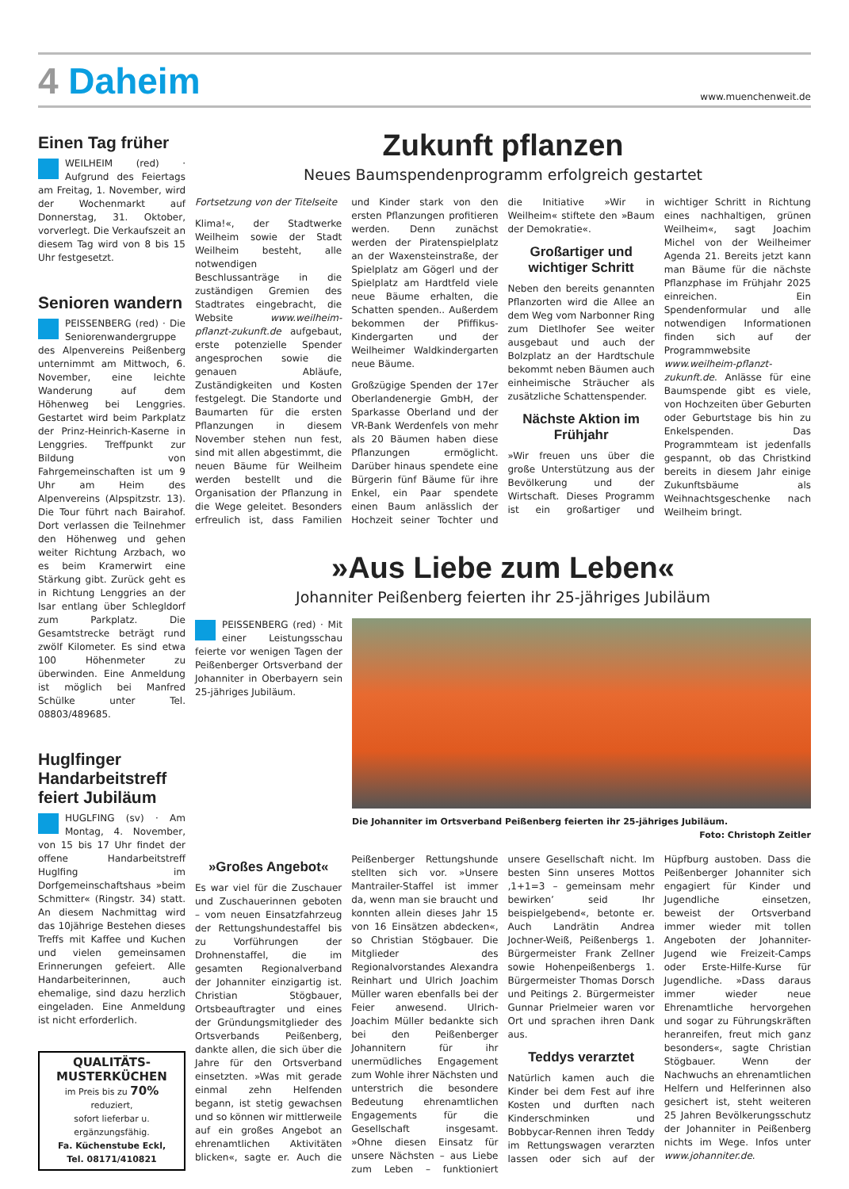4 Daheim
www.muenchenweit.de
Einen Tag früher
WEILHEIM (red) · Aufgrund des Feiertags am Freitag, 1. November, wird der Wochenmarkt auf Donnerstag, 31. Oktober, vorverlegt. Die Verkaufszeit an diesem Tag wird von 8 bis 15 Uhr festgesetzt.
Senioren wandern
PEISSENBERG (red) · Die Seniorenwandergruppe des Alpenvereins Peißenberg unternimmt am Mittwoch, 6. November, eine leichte Wanderung auf dem Höhenweg bei Lenggries. Gestartet wird beim Parkplatz der Prinz-Heinrich-Kaserne in Lenggries. Treffpunkt zur Bildung von Fahrgemeinschaften ist um 9 Uhr am Heim des Alpenvereins (Alpspitzstr. 13). Die Tour führt nach Bairahof. Dort verlassen die Teilnehmer den Höhenweg und gehen weiter Richtung Arzbach, wo es beim Kramerwirt eine Stärkung gibt. Zurück geht es in Richtung Lenggries an der Isar entlang über Schlegldorf zum Parkplatz. Die Gesamtstrecke beträgt rund zwölf Kilometer. Es sind etwa 100 Höhenmeter zu überwinden. Eine Anmeldung ist möglich bei Manfred Schülke unter Tel. 08803/489685.
Huglfinger Handarbeitstreff feiert Jubiläum
HUGLFING (sv) · Am Montag, 4. November, von 15 bis 17 Uhr findet der offene Handarbeitstreff Huglfing im Dorfgemeinschaftshaus »beim Schmitter« (Ringstr. 34) statt. An diesem Nachmittag wird das 10jährige Bestehen dieses Treffs mit Kaffee und Kuchen und vielen gemeinsamen Erinnerungen gefeiert. Alle Handarbeiterinnen, auch ehemalige, sind dazu herzlich eingeladen. Eine Anmeldung ist nicht erforderlich.
QUALITÄTS-MUSTERKÜCHEN
im Preis bis zu 70% reduziert,
sofort lieferbar u. ergänzungsfähig.
Fa. Küchenstube Eckl,
Tel. 08171/410821
Zukunft pflanzen
Neues Baumspendenprogramm erfolgreich gestartet
Fortsetzung von der Titelseite
Klima!«, der Stadtwerke Weilheim sowie der Stadt Weilheim besteht, alle notwendigen Beschlussanträge in die zuständigen Gremien des Stadtrates eingebracht, die Website www.weilheim-pflanzt-zukunft.de aufgebaut, erste potenzielle Spender angesprochen sowie die genauen Abläufe, Zuständigkeiten und Kosten festgelegt. Die Standorte und Baumarten für die ersten Pflanzungen in diesem November stehen nun fest, sind mit allen abgestimmt, die neuen Bäume für Weilheim werden bestellt und die Organisation der Pflanzung in die Wege geleitet. Besonders erfreulich ist, dass Familien und Kinder stark von den ersten Pflanzungen profitieren werden. Denn zunächst werden der Piratenspielplatz an der Waxensteinstraße, der Spielplatz am Gögerl und der Spielplatz am Hardtfeld viele neue Bäume erhalten, die Schatten spenden.. Außerdem bekommen der Pfiffikus-Kindergarten und der Weilheimer Waldkindergarten neue Bäume.
Großzügige Spenden der 17er Oberlandenergie GmbH, der Sparkasse Oberland und der VR-Bank Werdenfels von mehr als 20 Bäumen haben diese Pflanzungen ermöglicht. Darüber hinaus spendete eine Bürgerin fünf Bäume für ihre Enkel, ein Paar spendete einen Baum anlässlich der Hochzeit seiner Tochter und die Initiative »Wir in Weilheim« stiftete den »Baum der Demokratie«.
Großartiger und wichtiger Schritt
Neben den bereits genannten Pflanzorten wird die Allee an dem Weg vom Narbonner Ring zum Dietlhofer See weiter ausgebaut und auch der Bolzplatz an der Hardtschule bekommt neben Bäumen auch einheimische Sträucher als zusätzliche Schattenspender.
Nächste Aktion im Frühjahr
»Wir freuen uns über die große Unterstützung aus der Bevölkerung und der Wirtschaft. Dieses Programm ist ein großartiger und wichtiger Schritt in Richtung eines nachhaltigen, grünen Weilheim«, sagt Joachim Michel von der Weilheimer Agenda 21. Bereits jetzt kann man Bäume für die nächste Pflanzphase im Frühjahr 2025 einreichen. Ein Spendenformular und alle notwendigen Informationen finden sich auf der Programmwebsite www.weilheim-pflanzt-zukunft.de. Anlässe für eine Baumspende gibt es viele, von Hochzeiten über Geburten oder Geburtstage bis hin zu Enkelspenden. Das Programmteam ist jedenfalls gespannt, ob das Christkind bereits in diesem Jahr einige Zukunftsbäume als Weihnachtsgeschenke nach Weilheim bringt.
»Aus Liebe zum Leben«
Johanniter Peißenberg feierten ihr 25-jähriges Jubiläum
PEISSENBERG (red) · Mit einer Leistungsschau feierte vor wenigen Tagen der Peißenberger Ortsverband der Johanniter in Oberbayern sein 25-jähriges Jubiläum.
Die Johanniter im Ortsverband Peißenberg feierten ihr 25-jähriges Jubiläum.
Foto: Christoph Zeitler
»Großes Angebot«
Es war viel für die Zuschauer und Zuschauerinnen geboten – vom neuen Einsatzfahrzeug der Rettungshundestaffel bis zu Vorführungen der Drohnenstaffel, die im gesamten Regionalverband der Johanniter einzigartig ist. Christian Stögbauer, Ortsbeauftragter und eines der Gründungsmitglieder des Ortsverbands Peißenberg, dankte allen, die sich über die Jahre für den Ortsverband einsetzten. »Was mit gerade einmal zehn Helfenden begann, ist stetig gewachsen und so können wir mittlerweile auf ein großes Angebot an ehrenamtlichen Aktivitäten blicken«, sagte er. Auch die Peißenberger Rettungshunde stellten sich vor. »Unsere Mantrailer-Staffel ist immer da, wenn man sie braucht und konnten allein dieses Jahr 15 von 16 Einsätzen abdecken«, so Christian Stögbauer. Die Mitglieder des Regionalvorstandes Alexandra Reinhart und Ulrich Joachim Müller waren ebenfalls bei der Feier anwesend. Ulrich-Joachim Müller bedankte sich bei den Peißenberger Johannitern für ihr unermüdliches Engagement zum Wohle ihrer Nächsten und unterstrich die besondere Bedeutung ehrenamtlichen Engagements für die Gesellschaft insgesamt. »Ohne diesen Einsatz für unsere Nächsten – aus Liebe zum Leben – funktioniert unsere Gesellschaft nicht. Im besten Sinn unseres Mottos ‚1+1=3 – gemeinsam mehr bewirken’ seid Ihr beispielgebend«, betonte er. Auch Landrätin Andrea Jochner-Weiß, Peißenbergs 1. Bürgermeister Frank Zellner sowie Hohenpeißenbergs 1. Bürgermeister Thomas Dorsch und Peitings 2. Bürgermeister Gunnar Prielmeier waren vor Ort und sprachen ihren Dank aus.
Teddys verarztet
Natürlich kamen auch die Kinder bei dem Fest auf ihre Kosten und durften nach Kinderschminken und Bobbycar-Rennen ihren Teddy im Rettungswagen verarzten lassen oder sich auf der Hüpfburg austoben. Dass die Peißenberger Johanniter sich engagiert für Kinder und Jugendliche einsetzen, beweist der Ortsverband immer wieder mit tollen Angeboten der Johanniter-Jugend wie Freizeit-Camps oder Erste-Hilfe-Kurse für Jugendliche. »Dass daraus immer wieder neue Ehrenamtliche hervorgehen und sogar zu Führungskräften heranreifen, freut mich ganz besonders«, sagte Christian Stögbauer. Wenn der Nachwuchs an ehrenamtlichen Helfern und Helferinnen also gesichert ist, steht weiteren 25 Jahren Bevölkerungsschutz der Johanniter in Peißenberg nichts im Wege. Infos unter www.johanniter.de.